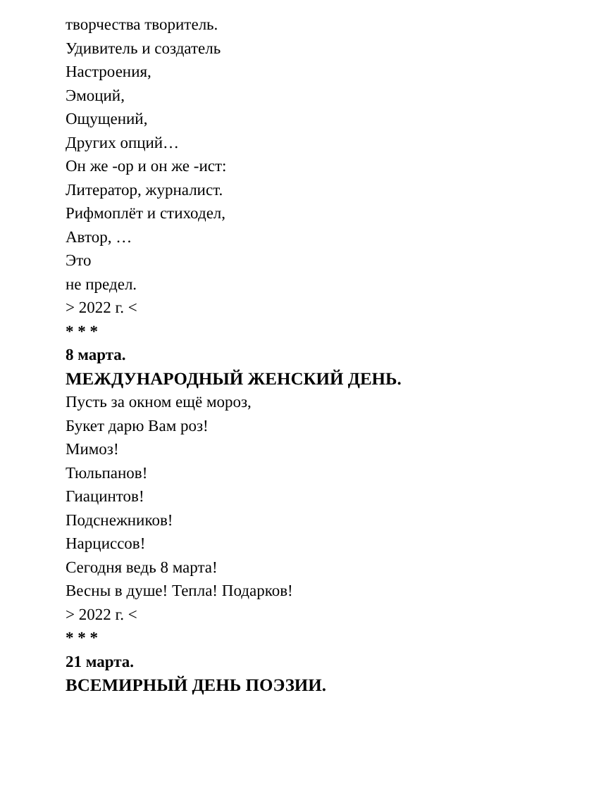творчества творитель.
Удивитель и создатель
Настроения,
Эмоций,
Ощущений,
Других опций…
Он же -ор и он же -ист:
Литератор, журналист.
Рифмоплёт и стиходел,
Автор, …
Это
не предел.
> 2022 г. <
* * *
8 марта.
МЕЖДУНАРОДНЫЙ ЖЕНСКИЙ ДЕНЬ.
Пусть за окном ещё мороз,
Букет дарю Вам роз!
Мимоз!
Тюльпанов!
Гиацинтов!
Подснежников!
Нарциссов!
Сегодня ведь 8 марта!
Весны в душе! Тепла! Подарков!
> 2022 г. <
* * *
21 марта.
ВСЕМИРНЫЙ ДЕНЬ ПОЭЗИИ.